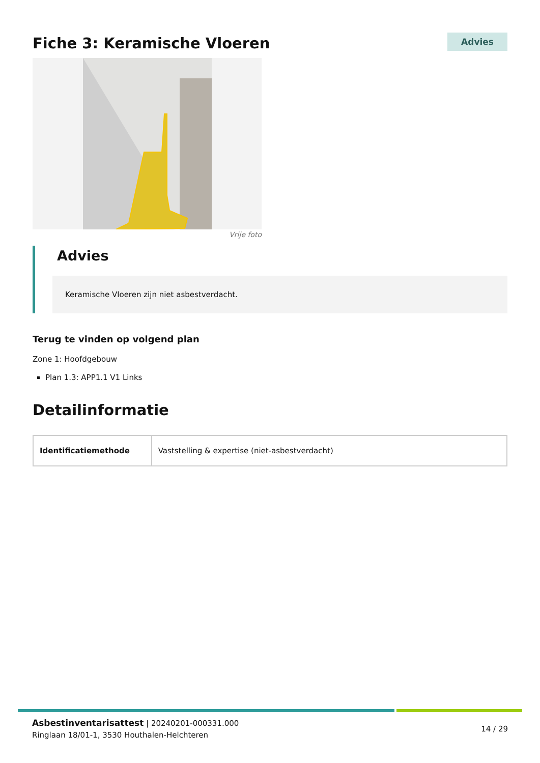Fiche 3: Keramische Vloeren
Advies
Vrije foto
Advies
Keramische Vloeren zijn niet asbestverdacht.
Terug te vinden op volgend plan
Zone 1: Hoofdgebouw
Plan 1.3: APP1.1 V1 Links
Detailinformatie
| Identificatiemethode | Vaststelling & expertise (niet-asbestverdacht) |
Asbestinventarisattest | 20240201-000331.000
Ringlaan 18/01-1, 3530 Houthalen-Helchteren
14 / 29